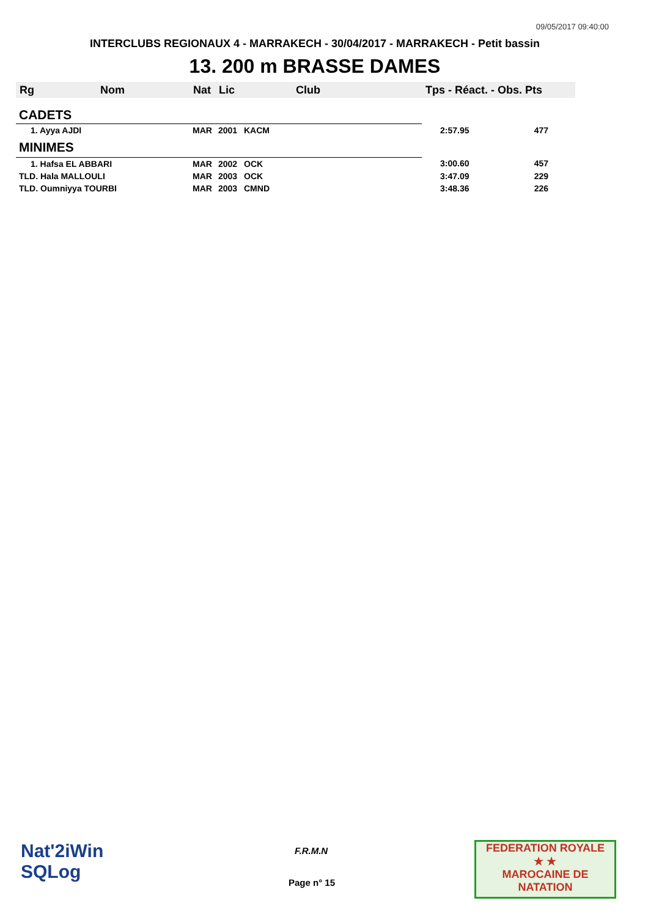09/05/2017 09:40:00
INTERCLUBS REGIONAUX 4 - MARRAKECH - 30/04/2017 - MARRAKECH - Petit bassin
13. 200 m BRASSE DAMES
| Rg | Nom | Nat | Lic | Club | Tps - Réact. - Obs. Pts | |
| --- | --- | --- | --- | --- | --- | --- |
| CADETS | | | | | | |
| 1. Ayya AJDI | | MAR | 2001 | KACM | 2:57.95 | 477 |
| MINIMES | | | | | | |
| 1. Hafsa EL ABBARI | | MAR | 2002 | OCK | 3:00.60 | 457 |
| TLD. Hala MALLOULI | | MAR | 2003 | OCK | 3:47.09 | 229 |
| TLD. Oumniyya TOURBI | | MAR | 2003 | CMND | 3:48.36 | 226 |
Nat'2iWin
SQLog
F.R.M.N
Page n° 15
FEDERATION ROYALE
★ ★
MAROCAINE DE NATATION